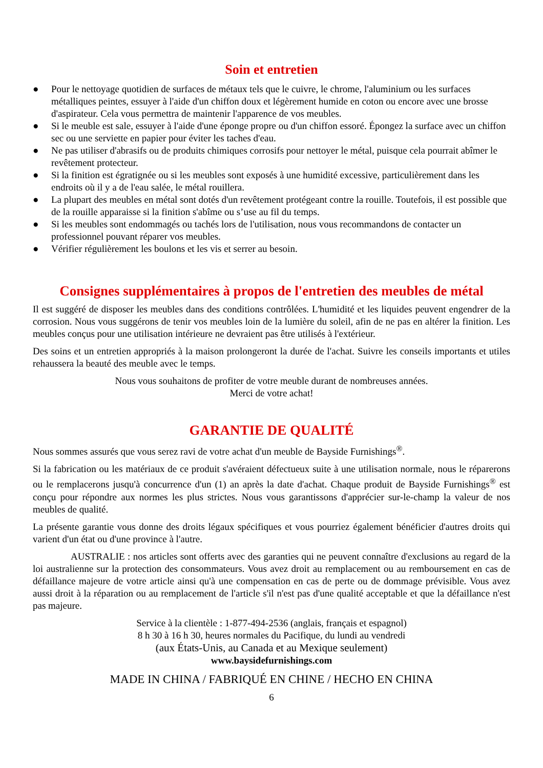Soin et entretien
● Pour le nettoyage quotidien de surfaces de métaux tels que le cuivre, le chrome, l'aluminium ou les surfaces métalliques peintes, essuyer à l'aide d'un chiffon doux et légèrement humide en coton ou encore avec une brosse d'aspirateur. Cela vous permettra de maintenir l'apparence de vos meubles.
● Si le meuble est sale, essuyer à l'aide d'une éponge propre ou d'un chiffon essoré. Épongez la surface avec un chiffon sec ou une serviette en papier pour éviter les taches d'eau.
● Ne pas utiliser d'abrasifs ou de produits chimiques corrosifs pour nettoyer le métal, puisque cela pourrait abîmer le revêtement protecteur.
● Si la finition est égratignée ou si les meubles sont exposés à une humidité excessive, particulièrement dans les endroits où il y a de l'eau salée, le métal rouillera.
● La plupart des meubles en métal sont dotés d'un revêtement protégeant contre la rouille. Toutefois, il est possible que de la rouille apparaisse si la finition s'abîme ou s’use au fil du temps.
● Si les meubles sont endommagés ou tachés lors de l'utilisation, nous vous recommandons de contacter un professionnel pouvant réparer vos meubles.
● Vérifier régulièrement les boulons et les vis et serrer au besoin.
Consignes supplémentaires à propos de l'entretien des meubles de métal
Il est suggéré de disposer les meubles dans des conditions contrôlées. L'humidité et les liquides peuvent engendrer de la corrosion. Nous vous suggérons de tenir vos meubles loin de la lumière du soleil, afin de ne pas en altérer la finition. Les meubles conçus pour une utilisation intérieure ne devraient pas être utilisés à l'extérieur.
Des soins et un entretien appropriés à la maison prolongeront la durée de l'achat. Suivre les conseils importants et utiles rehaussera la beauté des meuble avec le temps.
Nous vous souhaitons de profiter de votre meuble durant de nombreuses années.
Merci de votre achat!
GARANTIE DE QUALITÉ
Nous sommes assurés que vous serez ravi de votre achat d'un meuble de Bayside Furnishings<sup>®</sup>.
Si la fabrication ou les matériaux de ce produit s'avéraient défectueux suite à une utilisation normale, nous le réparerons ou le remplacerons jusqu'à concurrence d'un (1) an après la date d'achat. Chaque produit de Bayside Furnishings<sup>®</sup> est conçu pour répondre aux normes les plus strictes. Nous vous garantissons d'apprécier sur-le-champ la valeur de nos meubles de qualité.
La présente garantie vous donne des droits légaux spécifiques et vous pourriez également bénéficier d'autres droits qui varient d'un état ou d'une province à l'autre.
AUSTRALIE : nos articles sont offerts avec des garanties qui ne peuvent connaître d'exclusions au regard de la loi australienne sur la protection des consommateurs. Vous avez droit au remplacement ou au remboursement en cas de défaillance majeure de votre article ainsi qu'à une compensation en cas de perte ou de dommage prévisible. Vous avez aussi droit à la réparation ou au remplacement de l'article s'il n'est pas d'une qualité acceptable et que la défaillance n'est pas majeure.
Service à la clientèle : 1-877-494-2536 (anglais, français et espagnol)
8 h 30 à 16 h 30, heures normales du Pacifique, du lundi au vendredi
(aux États-Unis, au Canada et au Mexique seulement)
www.baysidefurnishings.com
MADE IN CHINA / FABRIQUÉ EN CHINE / HECHO EN CHINA
6